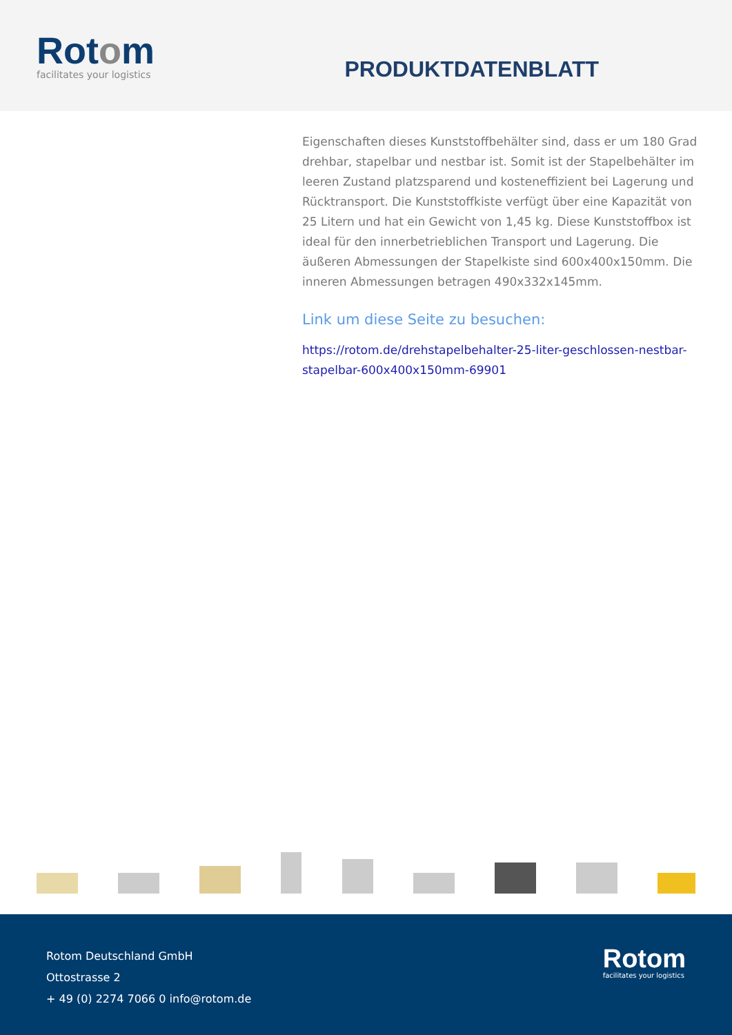Rotom
facilitates your logistics
PRODUKTDATENBLATT
Eigenschaften dieses Kunststoffbehälter sind, dass er um 180 Grad drehbar, stapelbar und nestbar ist. Somit ist der Stapelbehälter im leeren Zustand platzsparend und kosteneffizient bei Lagerung und Rücktransport. Die Kunststoffkiste verfügt über eine Kapazität von 25 Litern und hat ein Gewicht von 1,45 kg. Diese Kunststoffbox ist ideal für den innerbetrieblichen Transport und Lagerung. Die äußeren Abmessungen der Stapelkiste sind 600x400x150mm. Die inneren Abmessungen betragen 490x332x145mm.
Link um diese Seite zu besuchen:
https://rotom.de/drehstapelbehalter-25-liter-geschlossen-nestbar-stapelbar-600x400x150mm-69901
Rotom Deutschland GmbH
Ottostrasse 2
+ 49 (0) 2274 7066 0 info@rotom.de
Rotom
facilitates your logistics